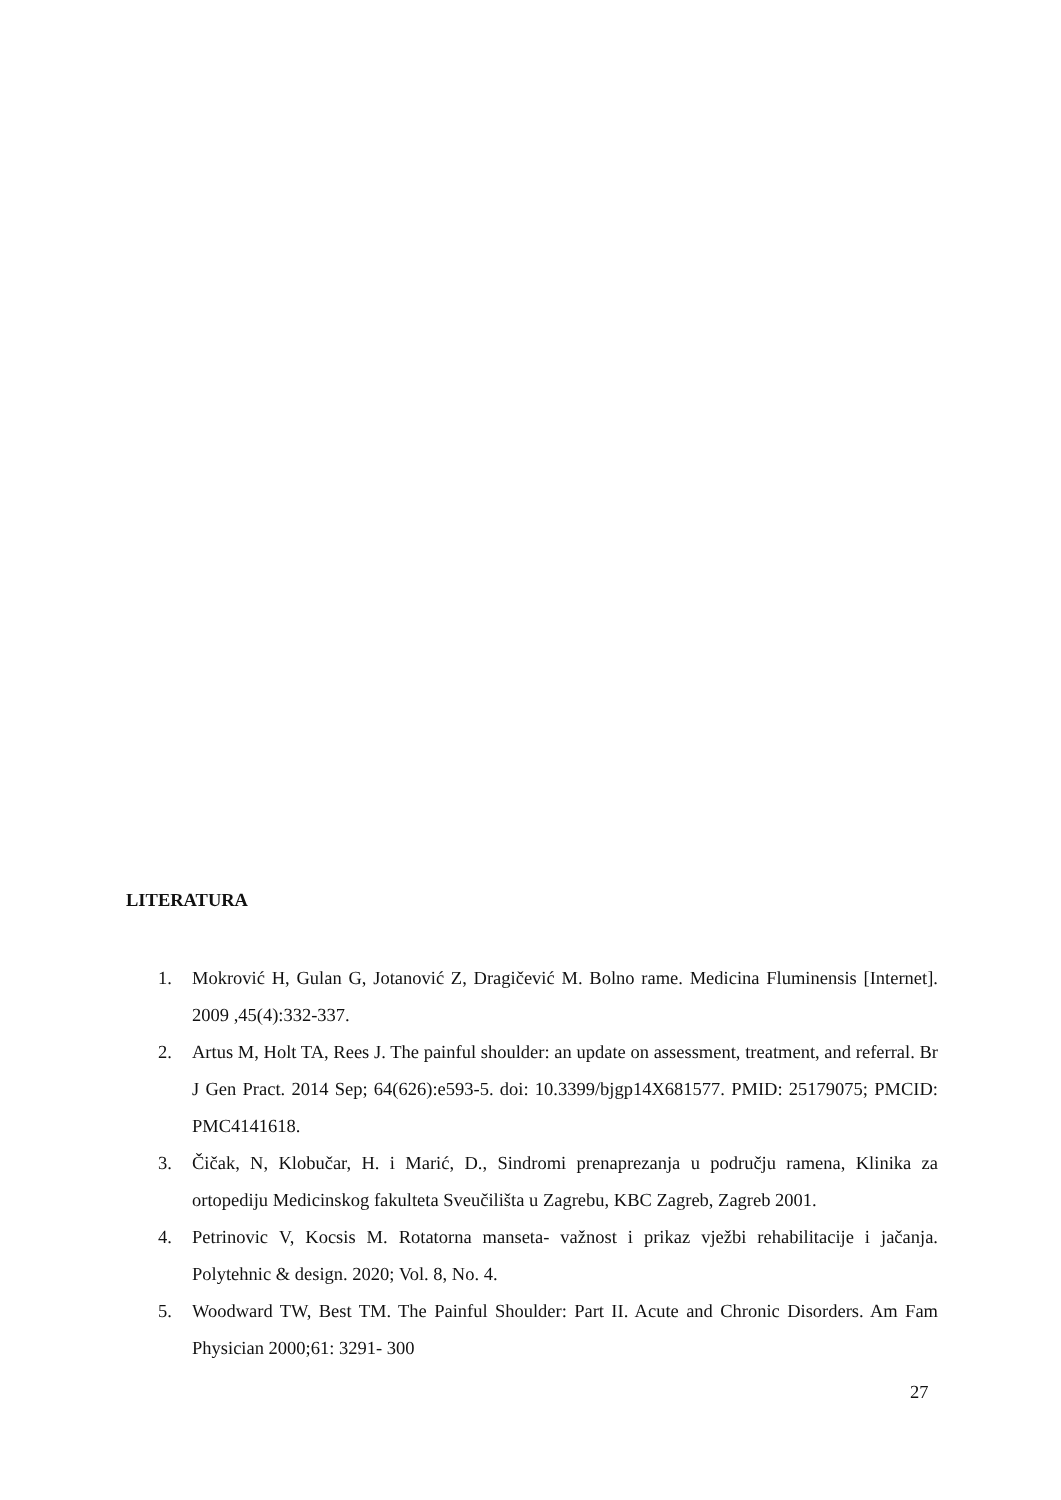LITERATURA
1. Mokrović H, Gulan G, Jotanović Z, Dragičević M. Bolno rame. Medicina Fluminensis [Internet]. 2009 ,45(4):332-337.
2. Artus M, Holt TA, Rees J. The painful shoulder: an update on assessment, treatment, and referral. Br J Gen Pract. 2014 Sep; 64(626):e593-5. doi: 10.3399/bjgp14X681577. PMID: 25179075; PMCID: PMC4141618.
3. Čičak, N, Klobučar, H. i Marić, D., Sindromi prenaprezanja u području ramena, Klinika za ortopediju Medicinskog fakulteta Sveučilišta u Zagrebu, KBC Zagreb, Zagreb 2001.
4. Petrinovic V, Kocsis M. Rotatorna manseta- važnost i prikaz vježbi rehabilitacije i jačanja. Polytehnic & design. 2020; Vol. 8, No. 4.
5. Woodward TW, Best TM. The Painful Shoulder: Part II. Acute and Chronic Disorders. Am Fam Physician 2000;61: 3291- 300
27